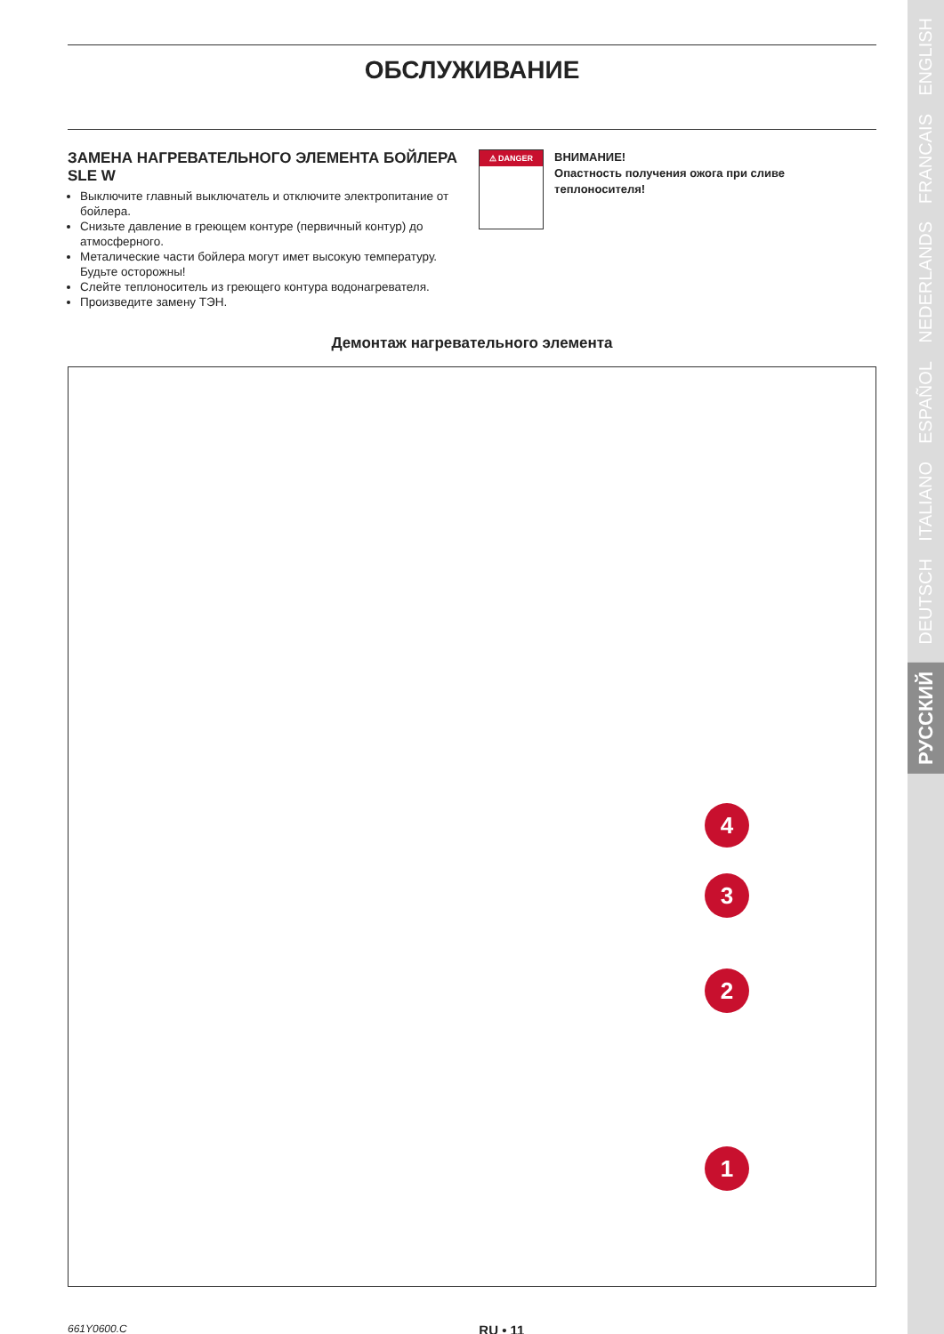ОБСЛУЖИВАНИЕ
ЗАМЕНА НАГРЕВАТЕЛЬНОГО ЭЛЕМЕНТА БОЙЛЕРА SLE W
Выключите главный выключатель и отключите электропитание от бойлера.
Снизьте давление в греющем контуре (первичный контур) до атмосферного.
Металические части бойлера могут имет высокую температуру. Будьте осторожны!
Слейте теплоноситель из греющего контура водонагревателя.
Произведите замену ТЭН.
⚠ DANGER
ВНИМАНИЕ!
Опастность получения ожога при сливе теплоносителя!
Демонтаж нагревательного элемента
4
3
2
1
661Y0600.C RU • 11
ENGLISH
FRANCAIS
NEDERLANDS
ESPAÑOL
ITALIANO
DEUTSCH
РУССКИЙ